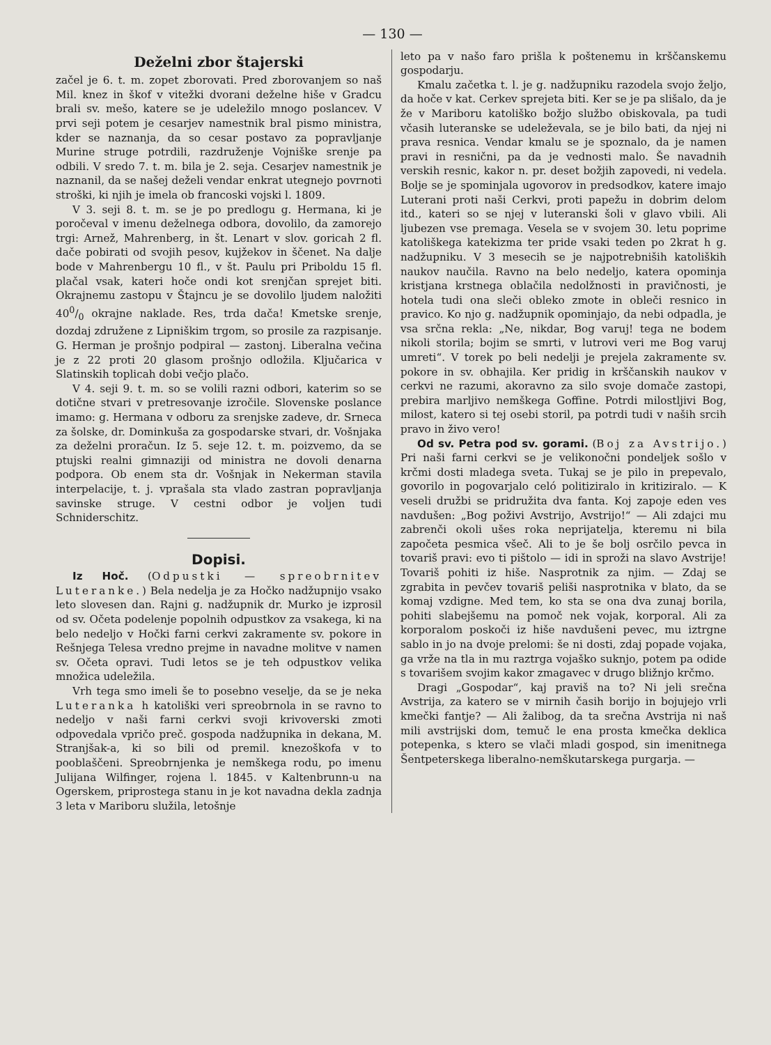— 130 —
Deželni zbor štajerski
začel je 6. t. m. zopet zborovati. Pred zborovanjem so naš Mil. knez in škof v vitežki dvorani deželne hiše v Gradcu brali sv. mešo, katere se je udeležilo mnogo poslancev. V prvi seji potem je cesarjev namestnik bral pismo ministra, kder se naznanja, da so cesar postavo za popravljanje Murine struge potrdili, razdruženje Vojniške srenje pa odbili. V sredo 7. t. m. bila je 2. seja. Cesarjev namestnik je naznanil, da se našej deželi vendar enkrat utegnejo povrnoti stroški, ki njih je imela ob francoski vojski l. 1809.
V 3. seji 8. t. m. se je po predlogu g. Hermana, ki je poročeval v imenu deželnega odbora, dovolilo, da zamorejo trgi: Arnež, Mahrenberg, in št. Lenart v slov. goricah 2 fl. dače pobirati od svojih pesov, kujžekov in ščenet. Na dalje bode v Mahrenbergu 10 fl., v št. Paulu pri Priboldu 15 fl. plačal vsak, kateri hoče ondi kot srenjčan sprejet biti. Okrajnemu zastopu v Štajncu je se dovolilo ljudem naložiti 400/0 okrajne naklade. Res, trda dača! Kmetske srenje, dozdaj združene z Lipniškim trgom, so prosile za razpisanje. G. Herman je prošnjo podpiral — zastonj. Liberalna večina je z 22 proti 20 glasom prošnjo odložila. Ključarica v Slatinskih toplicah dobi večjo plačo.
V 4. seji 9. t. m. so se volili razni odbori, katerim so se dotične stvari v pretresovanje izročile. Slovenske poslance imamo: g. Hermana v odboru za srenjske zadeve, dr. Srneca za šolske, dr. Dominkuša za gospodarske stvari, dr. Vošnjaka za deželni proračun. Iz 5. seje 12. t. m. poizvemo, da se ptujski realni gimnaziji od ministra ne dovoli denarna podpora. Ob enem sta dr. Vošnjak in Nekerman stavila interpelacije, t. j. vprašala sta vlado zastran popravljanja savinske struge. V cestni odbor je voljen tudi Schniderschitz.
Dopisi.
Iz Hoč. (Odpustki — spreobrnitev Luteranke.) Bela nedelja je za Hočko nadžupnijo vsako leto slovesen dan. Rajni g. nadžupnik dr. Murko je izprosil od sv. Očeta podelenje popolnih odpustkov za vsakega, ki na belo nedeljo v Hočki farni cerkvi zakramente sv. pokore in Rešnjega Telesa vredno prejme in navadne molitve v namen sv. Očeta opravi. Tudi letos se je teh odpustkov velika množica udeležila.
Vrh tega smo imeli še to posebno veselje, da se je neka Luteranka h katoliški veri spreobrnola in se ravno to nedeljo v naši farni cerkvi svoji krivoverski zmoti odpovedala vpričo preč. gospoda nadžupnika in dekana, M. Stranjšak-a, ki so bili od premil. knezoškofa v to pooblaščeni. Spreobrnjenka je nemškega rodu, po imenu Julijana Wilfinger, rojena l. 1845. v Kaltenbrunn-u na Ogerskem, priprostega stanu in je kot navadna dekla zadnja 3 leta v Mariboru služila, letošnje
leto pa v našo faro prišla k poštenemu in krščanskemu gospodarju.
Kmalu začetka t. l. je g. nadžupniku razodela svojo željo, da hoče v kat. Cerkev sprejeta biti. Ker se je pa slišalo, da je že v Mariboru katoliško božjo službo obiskovala, pa tudi včasih luteranske se udeleževala, se je bilo bati, da njej ni prava resnica. Vendar kmalu se je spoznalo, da je namen pravi in resnični, pa da je vednosti malo. Še navadnih verskih resnic, kakor n. pr. deset božjih zapovedi, ni vedela. Bolje se je spominjala ugovorov in predsodkov, katere imajo Luterani proti naši Cerkvi, proti papežu in dobrim delom itd., kateri so se njej v luteranski šoli v glavo vbili. Ali ljubezen vse premaga. Vesela se v svojem 30. letu poprime katoliškega katekizma ter pride vsaki teden po 2krat h g. nadžupniku. V 3 mesecih se je najpotrebniših katoliških naukov naučila. Ravno na belo nedeljo, katera opominja kristjana krstnega oblačila nedolžnosti in pravičnosti, je hotela tudi ona sleči obleko zmote in obleči resnico in pravico. Ko njo g. nadžupnik opominjajo, da nebi odpadla, je vsa srčna rekla: „Ne, nikdar, Bog varuj! tega ne bodem nikoli storila; bojim se smrti, v lutrovi veri me Bog varuj umreti“. V torek po beli nedelji je prejela zakramente sv. pokore in sv. obhajila. Ker pridig in krščanskih naukov v cerkvi ne razumi, akoravno za silo svoje domače zastopi, prebira marljivo nemškega Goffine. Potrdi milostljivi Bog, milost, katero si tej osebi storil, pa potrdi tudi v naših srcih pravo in živo vero!
Od sv. Petra pod sv. gorami. (Boj za Avstrijo.) Pri naši farni cerkvi se je velikonočni pondeljek sošlo v krčmi dosti mladega sveta. Tukaj se je pilo in prepevalo, govorilo in pogovarjalo celó politiziralo in kritiziralo. — K veseli družbi se pridružita dva fanta. Koj zapoje eden ves navdušen: „Bog poživi Avstrijo, Avstrijo!“ — Ali zdajci mu zabrenči okoli ušes roka neprijatelja, kteremu ni bila započeta pesmica všeč. Ali to je še bolj osrčilo pevca in tovariš pravi: evo ti pištolo — idi in sproži na slavo Avstrije! Tovariš pohiti iz hiše. Nasprotnik za njim. — Zdaj se zgrabita in pevčev tovariš peliši nasprotnika v blato, da se komaj vzdigne. Med tem, ko sta se ona dva zunaj borila, pohiti slabejšemu na pomoč nek vojak, korporal. Ali za korporalom poskoči iz hiše navdušeni pevec, mu iztrgne sablo in jo na dvoje prelomi: še ni dosti, zdaj popade vojaka, ga vrže na tla in mu raztrga vojaško suknjo, potem pa odide s tovarišem svojim kakor zmagavec v drugo bližnjo krčmo.
Dragi „Gospodar“, kaj praviš na to? Ni jeli srečna Avstrija, za katero se v mirnih časih borijo in bojujejo vrli kmečki fantje? — Ali žalibog, da ta srečna Avstrija ni naš mili avstrijski dom, temuč le ena prosta kmečka deklica potepenka, s ktero se vlači mladi gospod, sin imenitnega Šentpeterskega liberalno-nemškutarskega purgarja. —